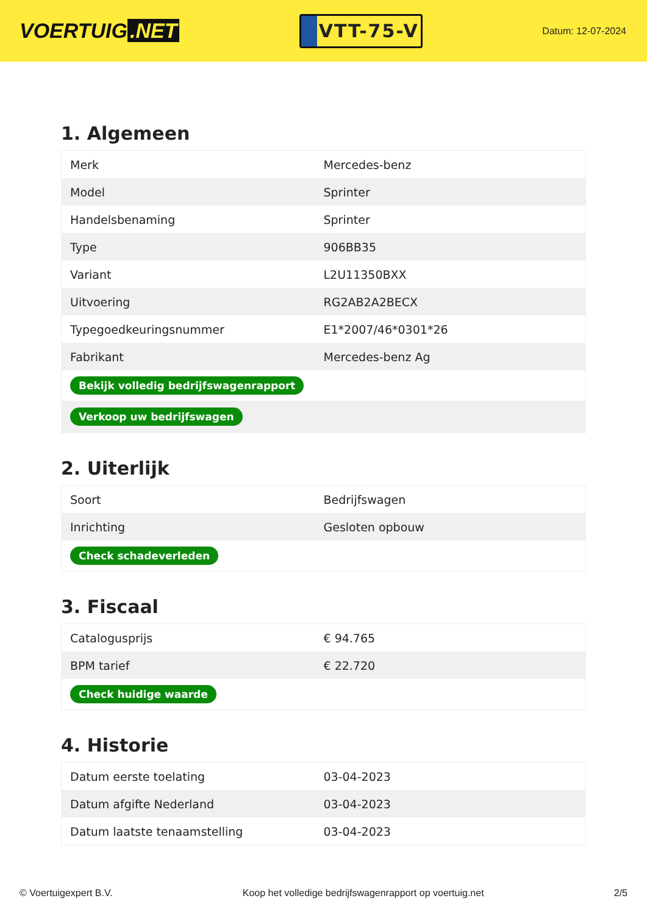VOERTUIG.NET
VTT-75-V
Datum: 12-07-2024
1. Algemeen
| Merk | Mercedes-benz |
| Model | Sprinter |
| Handelsbenaming | Sprinter |
| Type | 906BB35 |
| Variant | L2U11350BXX |
| Uitvoering | RG2AB2A2BECX |
| Typegoedkeuringsnummer | E1*2007/46*0301*26 |
| Fabrikant | Mercedes-benz Ag |
| Bekijk volledig bedrijfswagenrapport | |
| Verkoop uw bedrijfswagen | |
2. Uiterlijk
| Soort | Bedrijfswagen |
| Inrichting | Gesloten opbouw |
| Check schadeverleden | |
3. Fiscaal
| Catalogusprijs | € 94.765 |
| BPM tarief | € 22.720 |
| Check huidige waarde | |
4. Historie
| Datum eerste toelating | 03-04-2023 |
| Datum afgifte Nederland | 03-04-2023 |
| Datum laatste tenaamstelling | 03-04-2023 |
© Voertuigexpert B.V. Koop het volledige bedrijfswagenrapport op voertuig.net 2/5